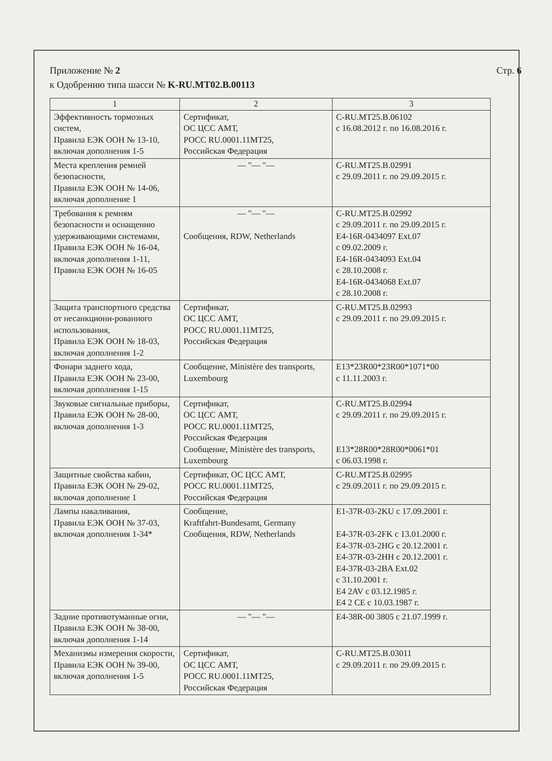Приложение № 2
к Одобрению типа шасси № K-RU.MT02.B.00113
Стр. 6
| 1 | 2 | 3 |
| --- | --- | --- |
| Эффективность тормозных систем, Правила ЕЭК ООН № 13-10, включая дополнения 1-5 | Сертификат, ОС ЦСС АМТ, РОСС RU.0001.11МТ25, Российская Федерация | C-RU.MT25.B.06102 с 16.08.2012 г. по 16.08.2016 г. |
| Места крепления ремней безопасности, Правила ЕЭК ООН № 14-06, включая дополнение 1 | — "— "— | C-RU.MT25.B.02991 с 29.09.2011 г. по 29.09.2015 г. |
| Требования к ремням безопасности и оснащению удерживающими системами, Правила ЕЭК ООН № 16-04, включая дополнения 1-11, Правила ЕЭК ООН № 16-05 | — "— "— Сообщения, RDW, Netherlands | C-RU.MT25.B.02992 с 29.09.2011 г. по 29.09.2015 г. E4-16R-0434097 Ext.07 с 09.02.2009 г. E4-16R-0434093 Ext.04 с 28.10.2008 г. E4-16R-0434068 Ext.07 с 28.10.2008 г. |
| Защита транспортного средства от несанкциони-рованного использования, Правила ЕЭК ООН № 18-03, включая дополнения 1-2 | Сертификат, ОС ЦСС АМТ, РОСС RU.0001.11МТ25, Российская Федерация | C-RU.MT25.B.02993 с 29.09.2011 г. по 29.09.2015 г. |
| Фонари заднего хода, Правила ЕЭК ООН № 23-00, включая дополнения 1-15 | Сообщение, Ministère des transports, Luxembourg | E13*23R00*23R00*1071*00 с 11.11.2003 г. |
| Звуковые сигнальные приборы, Правила ЕЭК ООН № 28-00, включая дополнения 1-3 | Сертификат, ОС ЦСС АМТ, РОСС RU.0001.11МТ25, Российская Федерация Сообщение, Ministère des transports, Luxembourg | C-RU.MT25.B.02994 с 29.09.2011 г. по 29.09.2015 г. E13*28R00*28R00*0061*01 с 06.03.1998 г. |
| Защитные свойства кабин, Правила ЕЭК ООН № 29-02, включая дополнение 1 | Сертификат, ОС ЦСС АМТ, РОСС RU.0001.11МТ25, Российская Федерация | C-RU.MT25.B.02995 с 29.09.2011 г. по 29.09.2015 г. |
| Лампы накаливания, Правила ЕЭК ООН № 37-03, включая дополнения 1-34* | Сообщение, Kraftfahrt-Bundesamt, Germany Сообщения, RDW, Netherlands | E1-37R-03-2KU с 17.09.2001 г. E4-37R-03-2FK с 13.01.2000 г. E4-37R-03-2HG с 20.12.2001 г. E4-37R-03-2HH с 20.12.2001 г. E4-37R-03-2BA Ext.02 с 31.10.2001 г. E4 2AV с 03.12.1985 г. E4 2 CE с 10.03.1987 г. |
| Задние противотуманные огни, Правила ЕЭК ООН № 38-00, включая дополнения 1-14 | — "— "— | E4-38R-00 3805 с 21.07.1999 г. |
| Механизмы измерения скорости, Правила ЕЭК ООН № 39-00, включая дополнения 1-5 | Сертификат, ОС ЦСС АМТ, РОСС RU.0001.11МТ25, Российская Федерация | C-RU.MT25.B.03011 с 29.09.2011 г. по 29.09.2015 г. |